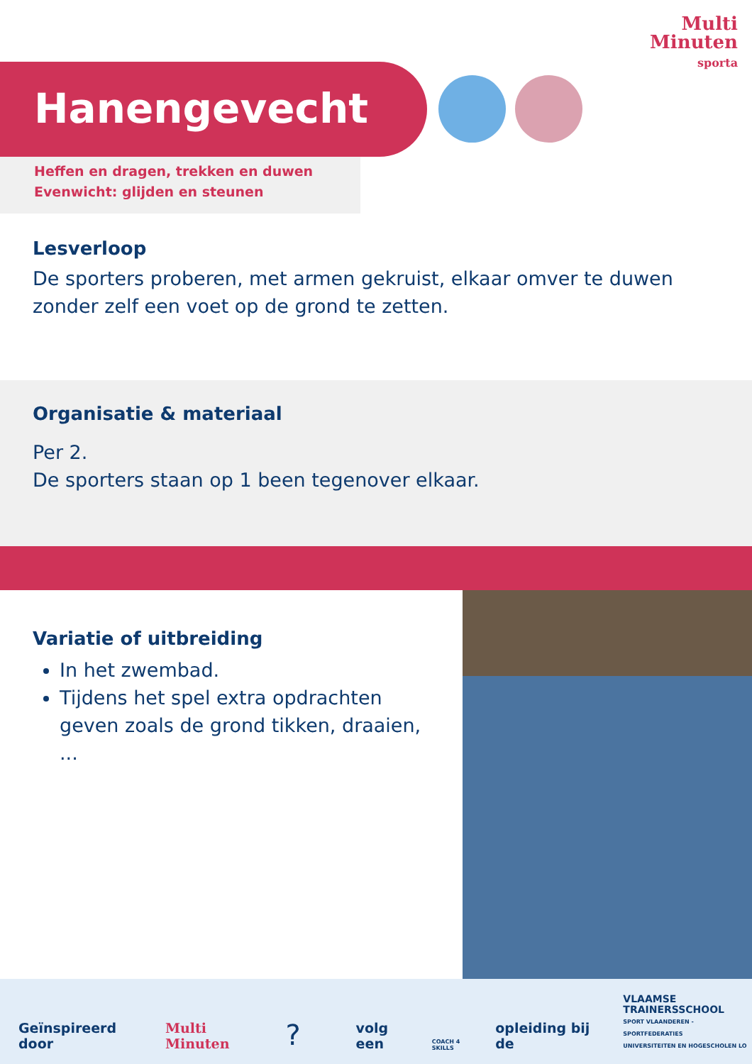Multi
Minuten
sporta
Hanengevecht
Heffen en dragen, trekken en duwen
Evenwicht: glijden en steunen
Lesverloop
De sporters proberen, met armen gekruist, elkaar omver te duwen zonder zelf een voet op de grond te zetten.
Organisatie & materiaal
Per 2.
De sporters staan op 1 been tegenover elkaar.
Variatie of uitbreiding
In het zwembad.
Tijdens het spel extra opdrachten geven zoals de grond tikken, draaien, ...
Geïnspireerd door Multi Minuten? volg een COACH 4 SKILLS opleiding bij de VLAAMSE
TRAINERSSCHOOL
SPORT VLAANDEREN - SPORTFEDERATIES
UNIVERSITEITEN EN HOGESCHOLEN LO